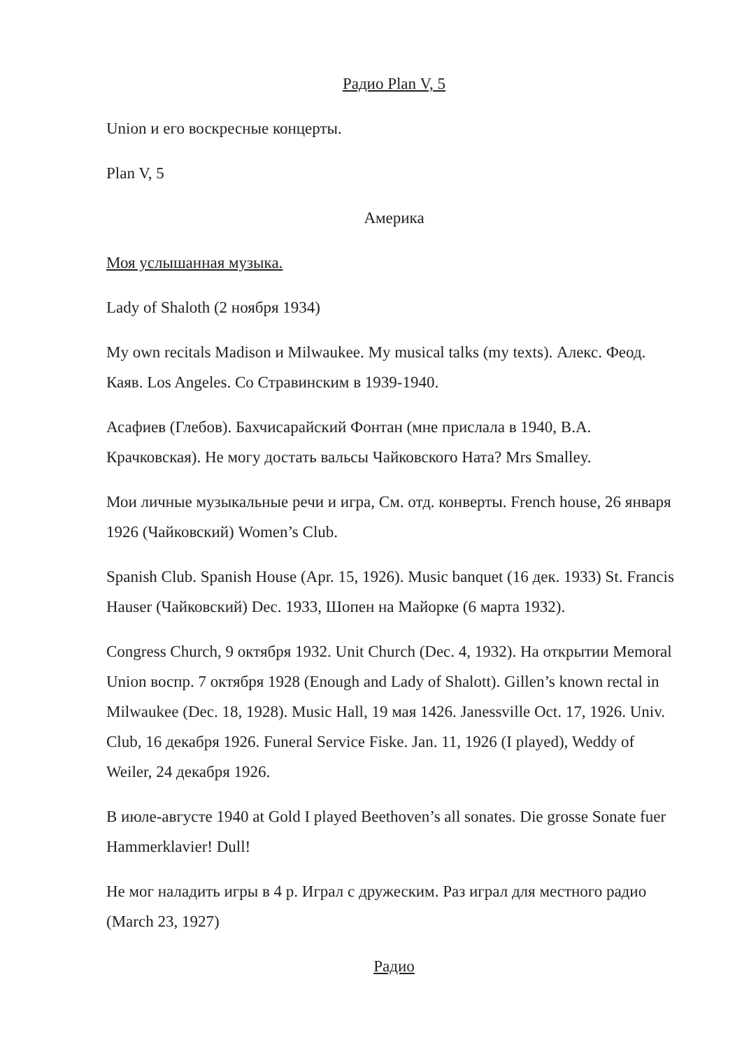Радио Plan V, 5
Union и его воскресные концерты.
Plan V, 5
Америка
Моя услышанная музыка.
Lady of Shaloth (2 ноября 1934)
My own recitals Madison и Milwaukee. My musical talks (my texts). Алекс. Феод. Каяв. Los Angeles. Со Стравинским в 1939-1940.
Асафиев (Глебов). Бахчисарайский Фонтан (мне прислала в 1940, В.А. Крачковская). Не могу достать вальсы Чайковского Ната? Mrs Smalley.
Мои личные музыкальные речи и игра, См. отд. конверты. French house, 26 января 1926 (Чайковский) Women’s Club.
Spanish Club. Spanish House (Apr. 15, 1926). Music banquet (16 дек. 1933) St. Francis Hauser (Чайковский) Dec. 1933, Шопен на Майорке (6 марта 1932).
Congress Church, 9 октября 1932. Unit Church (Dec. 4, 1932). На открытии Memoral Union воспр. 7 октября 1928 (Enough and Lady of Shalott). Gillen’s known rectal in Milwaukee (Dec. 18, 1928). Music Hall, 19 мая 1426. Janessville Oct. 17, 1926. Univ. Club, 16 декабря 1926. Funeral Service Fiske. Jan. 11, 1926 (I played), Weddy of Weiler, 24 декабря 1926.
В июле-августе 1940 at Gold I played Beethoven’s all sonates. Die grosse Sonate fuer Hammerklavier! Dull!
Не мог наладить игры в 4 р. Играл с дружеским. Раз играл для местного радио (March 23, 1927)
Радио